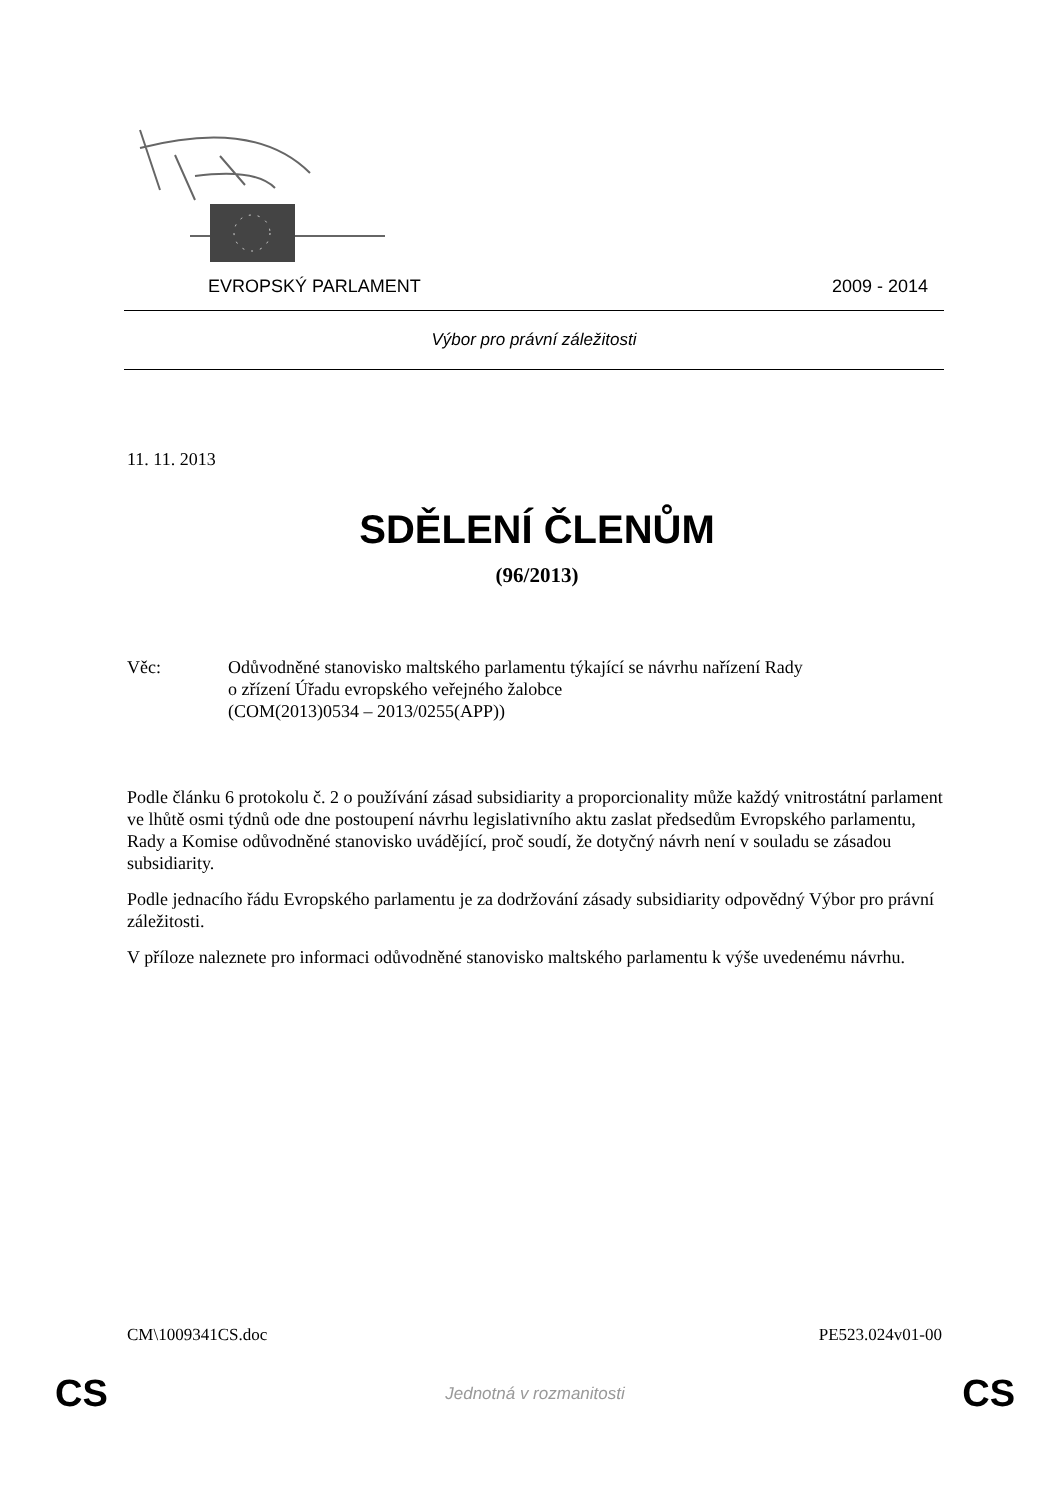EVROPSKÝ PARLAMENT 2009 - 2014
Výbor pro právní záležitosti
11. 11. 2013
SDĚLENÍ ČLENŮM
(96/2013)
Věc: Odůvodněné stanovisko maltského parlamentu týkající se návrhu nařízení Rady
o zřízení Úřadu evropského veřejného žalobce
(COM(2013)0534 – 2013/0255(APP))
Podle článku 6 protokolu č. 2 o používání zásad subsidiarity a proporcionality může každý vnitrostátní parlament ve lhůtě osmi týdnů ode dne postoupení návrhu legislativního aktu zaslat předsedům Evropského parlamentu, Rady a Komise odůvodněné stanovisko uvádějící, proč soudí, že dotyčný návrh není v souladu se zásadou subsidiarity.
Podle jednacího řádu Evropského parlamentu je za dodržování zásady subsidiarity odpovědný Výbor pro právní záležitosti.
V příloze naleznete pro informaci odůvodněné stanovisko maltského parlamentu k výše uvedenému návrhu.
CM\1009341CS.doc PE523.024v01-00
CS Jednotná v rozmanitosti CS